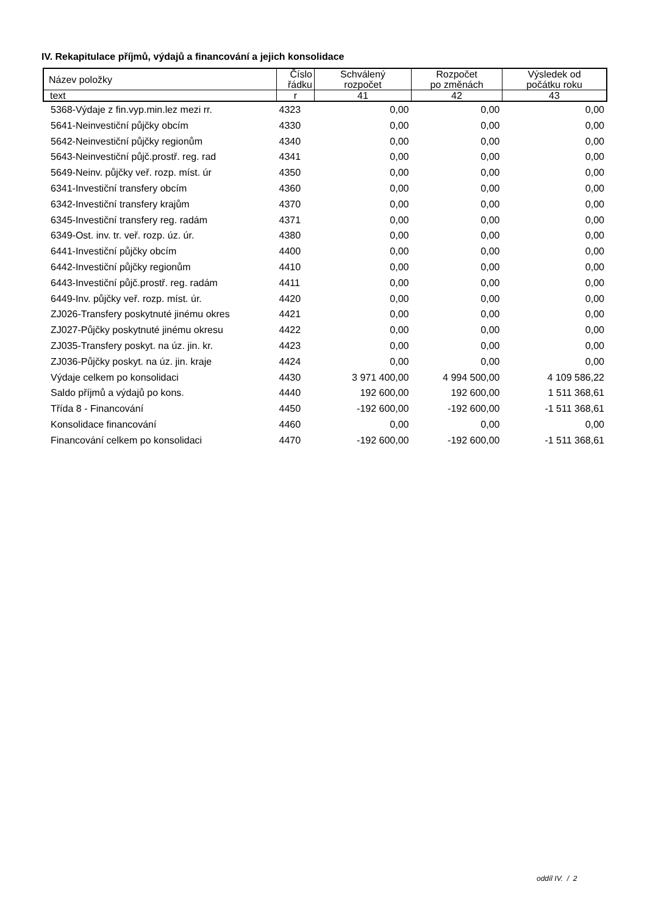IV. Rekapitulace příjmů, výdajů a financování a jejich konsolidace
| Název položky | Číslo řádku | Schválený rozpočet | Rozpočet po změnách | Výsledek od počátku roku |
| --- | --- | --- | --- | --- |
| text | r | 41 | 42 | 43 |
| 5368-Výdaje z fin.vyp.min.lez mezi rr. | 4323 | 0,00 | 0,00 | 0,00 |
| 5641-Neinvestiční půjčky obcím | 4330 | 0,00 | 0,00 | 0,00 |
| 5642-Neinvestiční půjčky regionům | 4340 | 0,00 | 0,00 | 0,00 |
| 5643-Neinvestiční půjč.prostř. reg. rad | 4341 | 0,00 | 0,00 | 0,00 |
| 5649-Neinv. půjčky veř. rozp. míst. úr | 4350 | 0,00 | 0,00 | 0,00 |
| 6341-Investiční transfery obcím | 4360 | 0,00 | 0,00 | 0,00 |
| 6342-Investiční transfery krajům | 4370 | 0,00 | 0,00 | 0,00 |
| 6345-Investiční transfery reg. radám | 4371 | 0,00 | 0,00 | 0,00 |
| 6349-Ost. inv. tr. veř. rozp. úz. úr. | 4380 | 0,00 | 0,00 | 0,00 |
| 6441-Investiční půjčky obcím | 4400 | 0,00 | 0,00 | 0,00 |
| 6442-Investiční půjčky regionům | 4410 | 0,00 | 0,00 | 0,00 |
| 6443-Investiční půjč.prostř. reg. radám | 4411 | 0,00 | 0,00 | 0,00 |
| 6449-Inv. půjčky veř. rozp. míst. úr. | 4420 | 0,00 | 0,00 | 0,00 |
| ZJ026-Transfery poskytnuté jinému okres | 4421 | 0,00 | 0,00 | 0,00 |
| ZJ027-Půjčky poskytnuté jinému okresu | 4422 | 0,00 | 0,00 | 0,00 |
| ZJ035-Transfery poskyt. na úz. jin. kr. | 4423 | 0,00 | 0,00 | 0,00 |
| ZJ036-Půjčky poskyt. na úz. jin. kraje | 4424 | 0,00 | 0,00 | 0,00 |
| Výdaje celkem po konsolidaci | 4430 | 3 971 400,00 | 4 994 500,00 | 4 109 586,22 |
| Saldo příjmů a výdajů po kons. | 4440 | 192 600,00 | 192 600,00 | 1 511 368,61 |
| Třída 8 - Financování | 4450 | -192 600,00 | -192 600,00 | -1 511 368,61 |
| Konsolidace financování | 4460 | 0,00 | 0,00 | 0,00 |
| Financování celkem po konsolidaci | 4470 | -192 600,00 | -192 600,00 | -1 511 368,61 |
oddíl IV. / 2